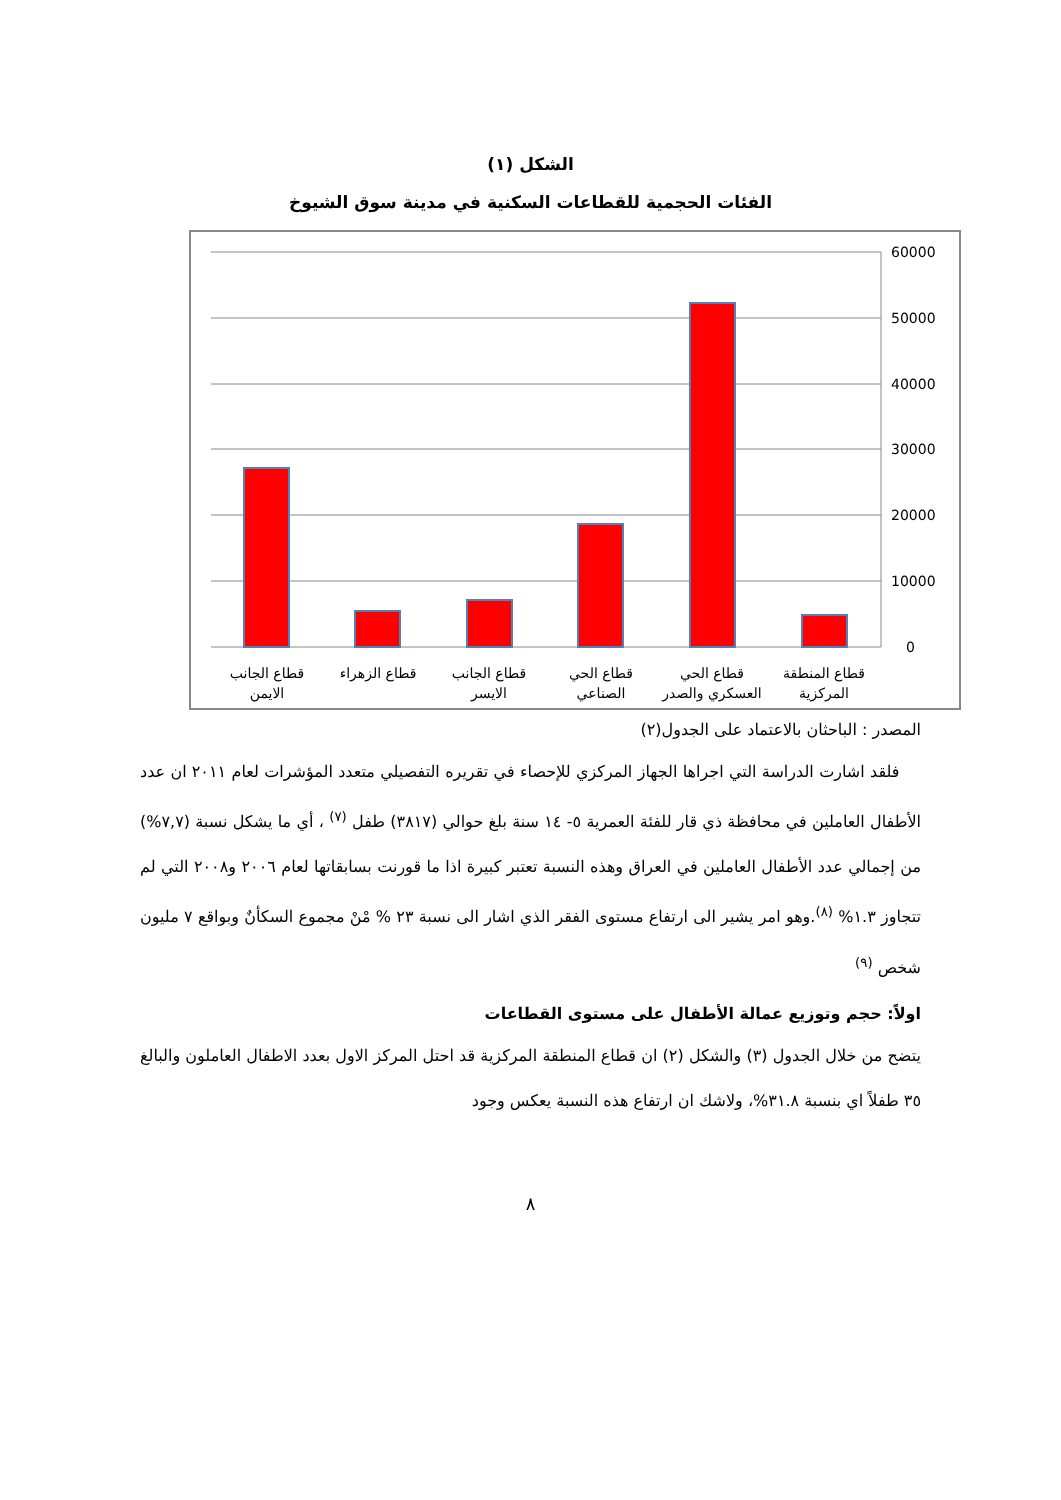الشكل (١)
الفئات الحجمية للقطاعات السكنية في مدينة سوق الشيوخ
60000
50000
40000
30000
20000
10000
0
قطاع الجانب
الايمن
قطاع الزهراء
قطاع الجانب
الايسر
قطاع الحي
الصناعي
قطاع الحي
العسكري والصدر
قطاع المنطقة
المركزية
المصدر : الباحثان بالاعتماد على الجدول(٢)
فلقد اشارت الدراسة التي اجراها الجهاز المركزي للإحصاء في تقريره التفصيلي متعدد المؤشرات لعام ٢٠١١ ان عدد الأطفال العاملين في محافظة ذي قار للفئة العمرية ٥- ١٤ سنة بلغ حوالي (٣٨١٧) طفل <sup>(٧)</sup> ، أي ما يشكل نسبة (٧,٧%) من إجمالي عدد الأطفال العاملين في العراق وهذه النسبة تعتبر كبيرة اذا ما قورنت بسابقاتها لعام ٢٠٠٦ و٢٠٠٨ التي لم تتجاوز ١.٣% <sup>(٨)</sup>.وهو امر يشير الى ارتفاع مستوى الفقر الذي اشار الى نسبة ٢٣ % مْنْ مجموع السكأنٌ وبواقع ٧ مليون شخص <sup>(٩)</sup>
اولاً: حجم وتوزيع عمالة الأطفال على مستوى القطاعات
يتضح من خلال الجدول (٣) والشكل (٢) ان قطاع المنطقة المركزية قد احتل المركز الاول بعدد الاطفال العاملون والبالغ ٣٥ طفلاً اي بنسبة ٣١.٨%، ولاشك ان ارتفاع هذه النسبة يعكس وجود
٨